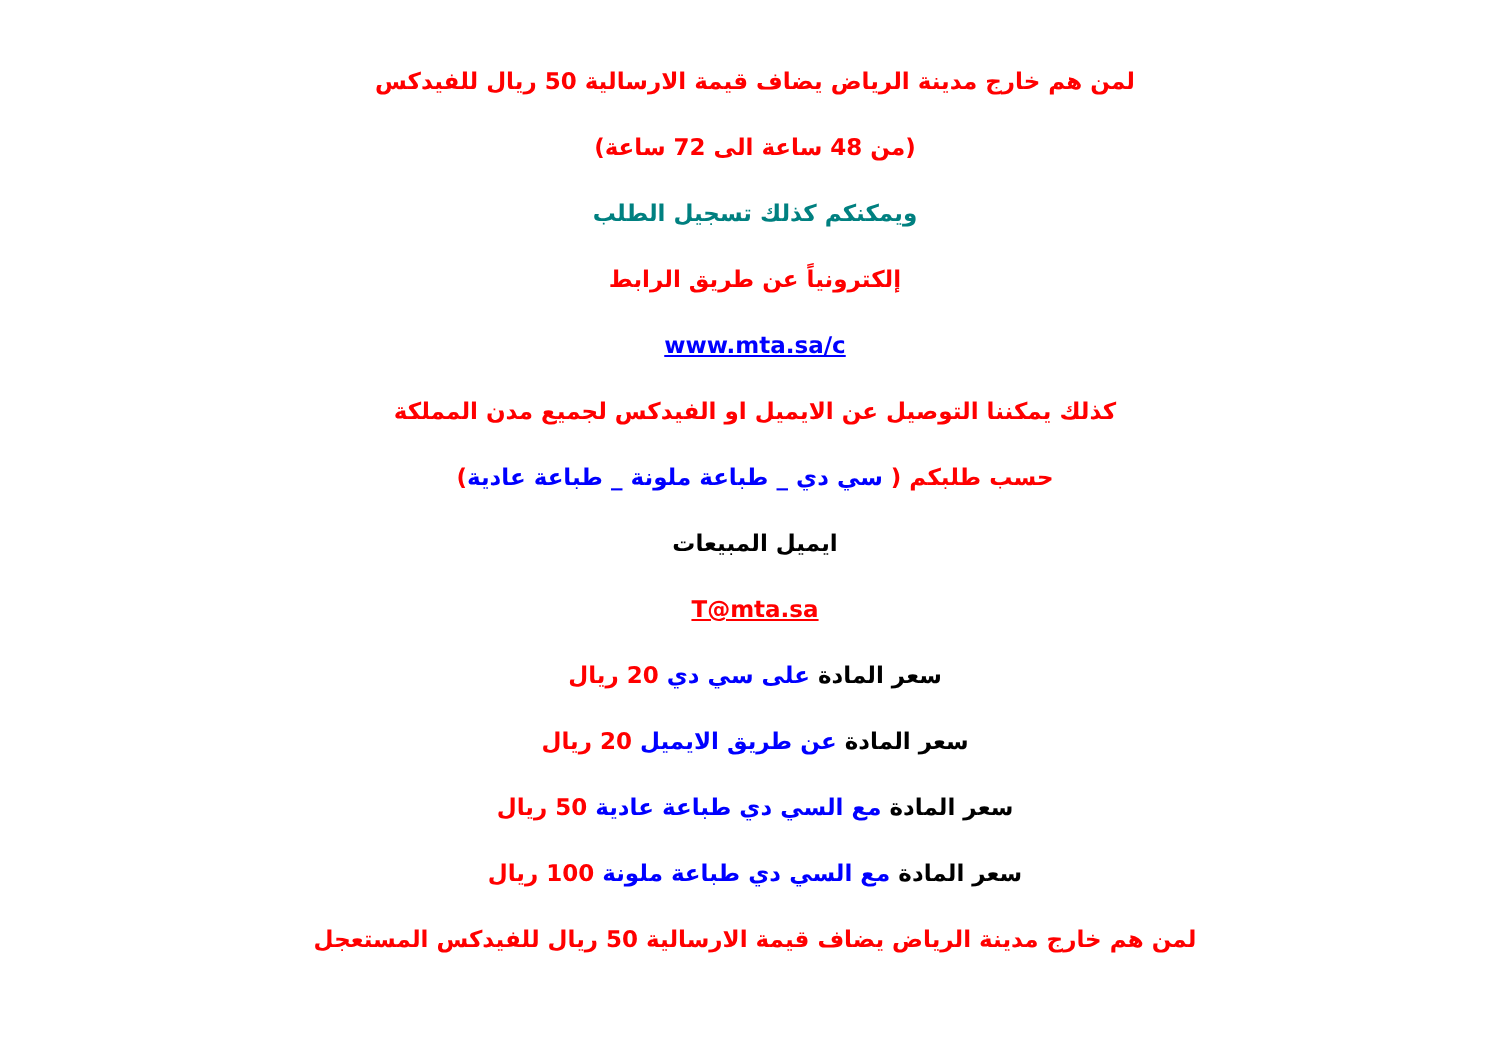لمن هم خارج مدينة الرياض يضاف قيمة الارسالية 50 ريال للفيدكس
(من 48 ساعة الى 72 ساعة)
ويمكنكم كذلك تسجيل الطلب
إلكترونياً عن طريق الرابط
www.mta.sa/c
كذلك يمكننا التوصيل عن الايميل او الفيدكس لجميع مدن المملكة
حسب طلبكم ( سي دي _ طباعة ملونة _ طباعة عادية)
ايميل المبيعات
T@mta.sa
سعر المادة على سي دي 20 ريال
سعر المادة عن طريق الايميل 20 ريال
سعر المادة مع السي دي طباعة عادية 50 ريال
سعر المادة مع السي دي طباعة ملونة 100 ريال
لمن هم خارج مدينة الرياض يضاف قيمة الارسالية 50 ريال للفيدكس المستعجل